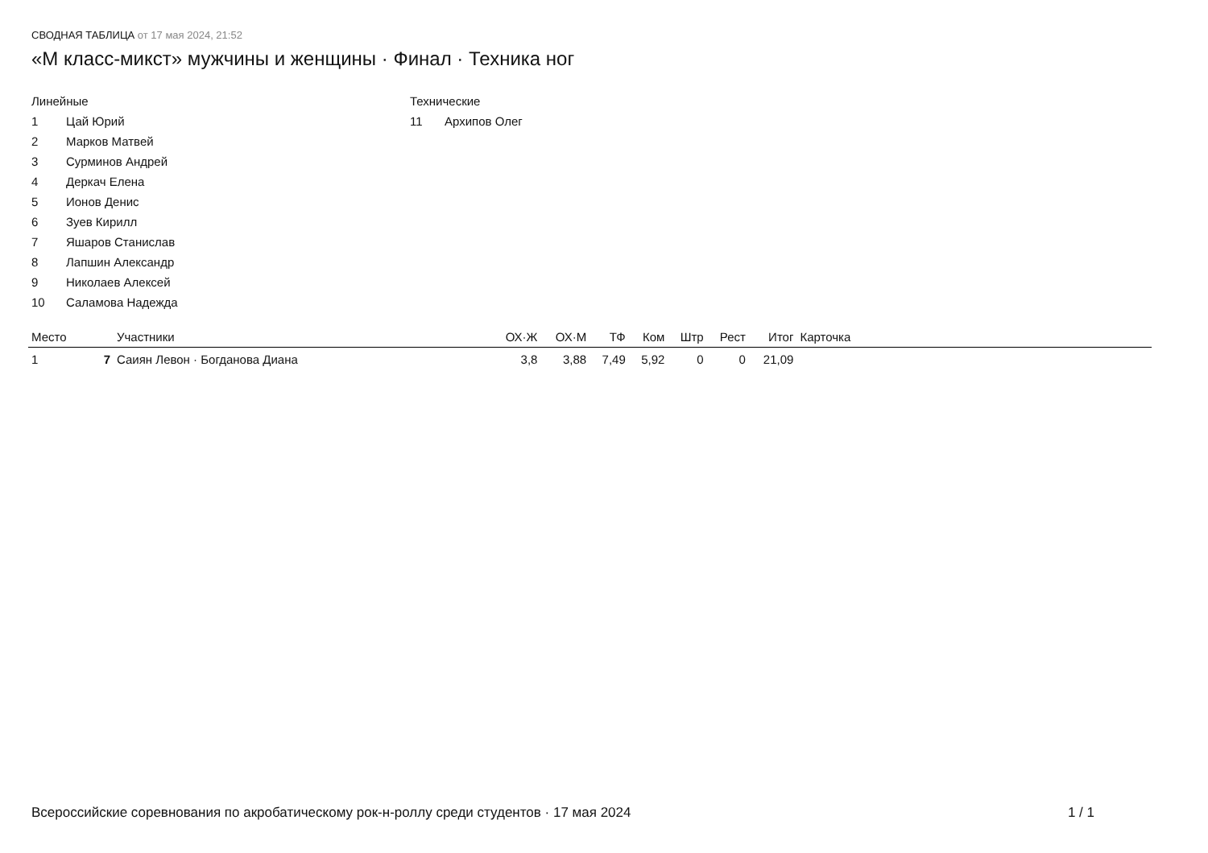СВОДНАЯ ТАБЛИЦА от 17 мая 2024, 21:52
«М класс-микст» мужчины и женщины · Финал · Техника ног
Линейные
1 Цай Юрий
2 Марков Матвей
3 Сурминов Андрей
4 Деркач Елена
5 Ионов Денис
6 Зуев Кирилл
7 Яшаров Станислав
8 Лапшин Александр
9 Николаев Алексей
10 Саламова Надежда
Технические
11 Архипов Олег
| Место | | Участники | ОХ·Ж | ОХ·М | ТФ | Ком | Штр | Рест | Итог | Карточка | |
| --- | --- | --- | --- | --- | --- | --- | --- | --- | --- | --- | --- |
| 1 | 7 | Саиян Левон · Богданова Диана | 3,8 | 3,88 | 7,49 | 5,92 | 0 | 0 | 21,09 | | |
Всероссийские соревнования по акробатическому рок-н-роллу среди студентов · 17 мая 2024 1 / 1